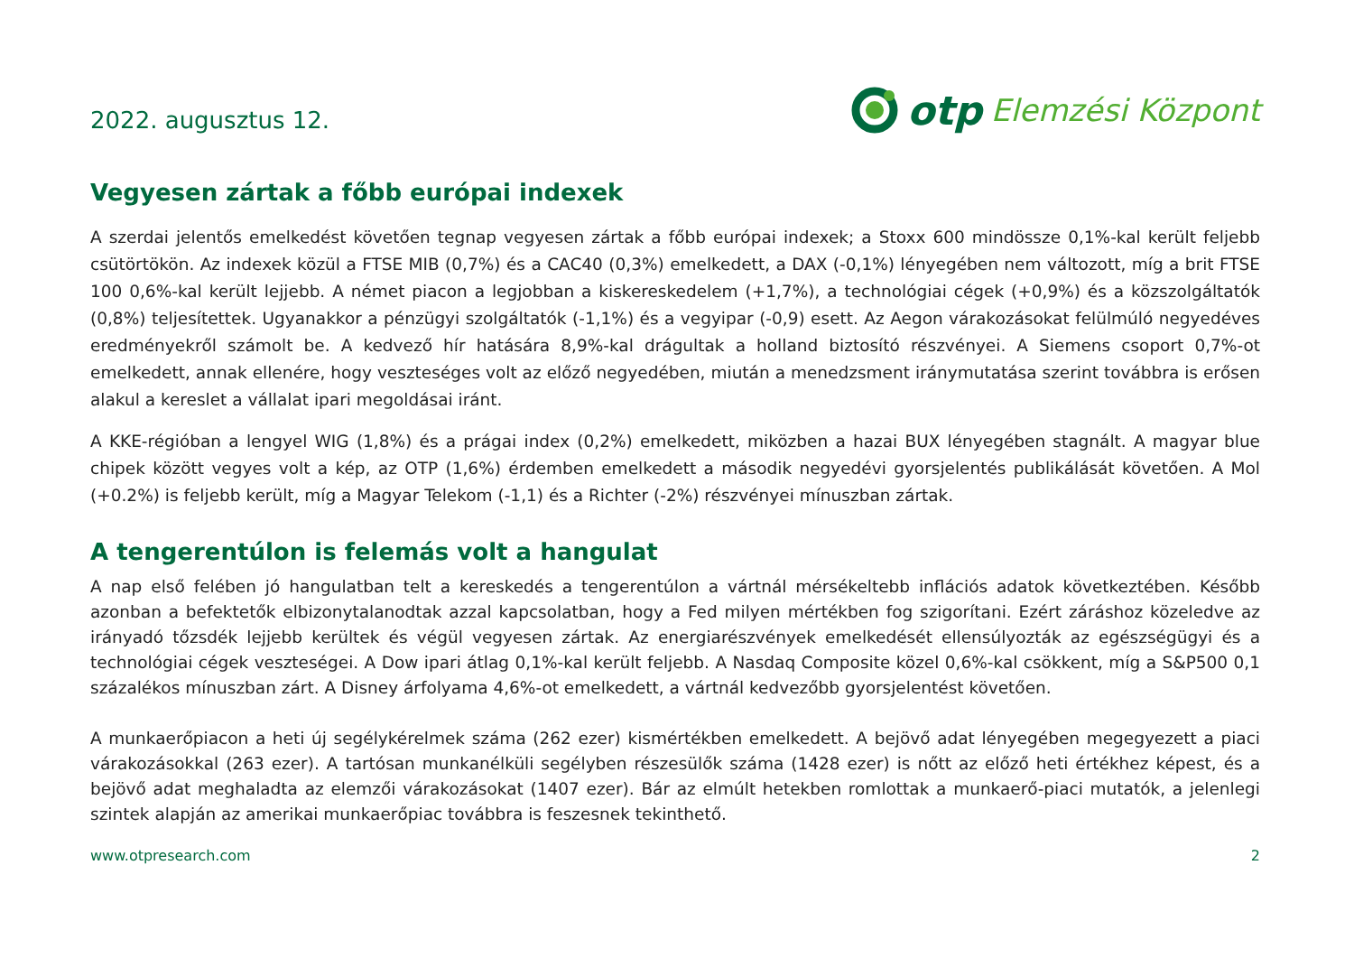2022. augusztus 12.
otp Elemzési Központ
Vegyesen zártak a főbb európai indexek
A szerdai jelentős emelkedést követően tegnap vegyesen zártak a főbb európai indexek; a Stoxx 600 mindössze 0,1%-kal került feljebb csütörtökön. Az indexek közül a FTSE MIB (0,7%) és a CAC40 (0,3%) emelkedett, a DAX (-0,1%) lényegében nem változott, míg a brit FTSE 100 0,6%-kal került lejjebb. A német piacon a legjobban a kiskereskedelem (+1,7%), a technológiai cégek (+0,9%) és a közszolgáltatók (0,8%) teljesítettek. Ugyanakkor a pénzügyi szolgáltatók (-1,1%) és a vegyipar (-0,9) esett. Az Aegon várakozásokat felülmúló negyedéves eredményekről számolt be. A kedvező hír hatására 8,9%-kal drágultak a holland biztosító részvényei. A Siemens csoport 0,7%-ot emelkedett, annak ellenére, hogy veszteséges volt az előző negyedében, miután a menedzsment iránymutatása szerint továbbra is erősen alakul a kereslet a vállalat ipari megoldásai iránt.
A KKE-régióban a lengyel WIG (1,8%) és a prágai index (0,2%) emelkedett, miközben a hazai BUX lényegében stagnált. A magyar blue chipek között vegyes volt a kép, az OTP (1,6%) érdemben emelkedett a második negyedévi gyorsjelentés publikálását követően. A Mol (+0.2%) is feljebb került, míg a Magyar Telekom (-1,1) és a Richter (-2%) részvényei mínuszban zártak.
A tengerentúlon is felemás volt a hangulat
A nap első felében jó hangulatban telt a kereskedés a tengerentúlon a vártnál mérsékeltebb inflációs adatok következtében. Később azonban a befektetők elbizonytalanodtak azzal kapcsolatban, hogy a Fed milyen mértékben fog szigorítani. Ezért záráshoz közeledve az irányadó tőzsdék lejjebb kerültek és végül vegyesen zártak. Az energiarészvények emelkedését ellensúlyozták az egészségügyi és a technológiai cégek veszteségei. A Dow ipari átlag 0,1%-kal került feljebb. A Nasdaq Composite közel 0,6%-kal csökkent, míg a S&P500 0,1 százalékos mínuszban zárt. A Disney árfolyama 4,6%-ot emelkedett, a vártnál kedvezőbb gyorsjelentést követően.
A munkaerőpiacon a heti új segélykérelmek száma (262 ezer) kismértékben emelkedett. A bejövő adat lényegében megegyezett a piaci várakozásokkal (263 ezer). A tartósan munkanélküli segélyben részesülők száma (1428 ezer) is nőtt az előző heti értékhez képest, és a bejövő adat meghaladta az elemzői várakozásokat (1407 ezer). Bár az elmúlt hetekben romlottak a munkaerő-piaci mutatók, a jelenlegi szintek alapján az amerikai munkaerőpiac továbbra is feszesnek tekinthető.
www.otpresearch.com 2